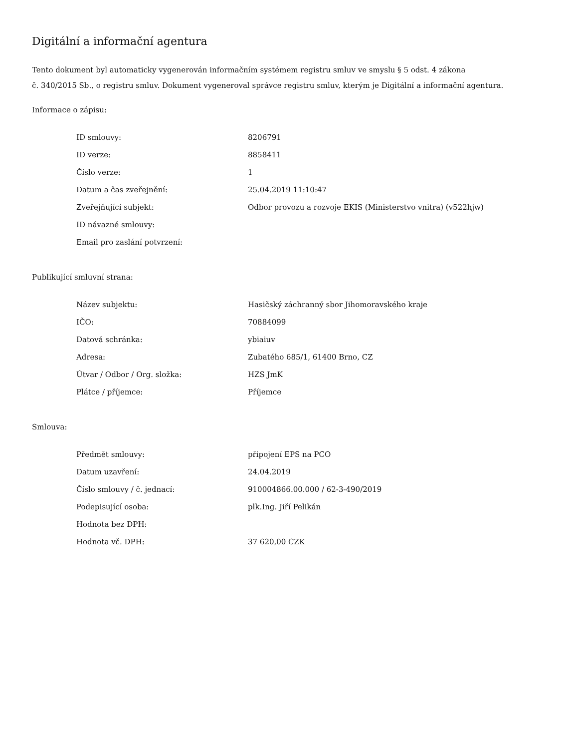Digitální a informační agentura
Tento dokument byl automaticky vygenerován informačním systémem registru smluv ve smyslu § 5 odst. 4 zákona
č. 340/2015 Sb., o registru smluv. Dokument vygeneroval správce registru smluv, kterým je Digitální a informační agentura.
Informace o zápisu:
| ID smlouvy: | 8206791 |
| ID verze: | 8858411 |
| Číslo verze: | 1 |
| Datum a čas zveřejnění: | 25.04.2019 11:10:47 |
| Zveřejňující subjekt: | Odbor provozu a rozvoje EKIS (Ministerstvo vnitra) (v522hjw) |
| ID návazné smlouvy: | |
| Email pro zaslání potvrzení: | |
Publikující smluvní strana:
| Název subjektu: | Hasičský záchranný sbor Jihomoravského kraje |
| IČO: | 70884099 |
| Datová schránka: | ybiaiuv |
| Adresa: | Zubatého 685/1, 61400 Brno, CZ |
| Útvar / Odbor / Org. složka: | HZS JmK |
| Plátce / příjemce: | Příjemce |
Smlouva:
| Předmět smlouvy: | připojení EPS na PCO |
| Datum uzavření: | 24.04.2019 |
| Číslo smlouvy / č. jednací: | 910004866.00.000 / 62-3-490/2019 |
| Podepisující osoba: | plk.Ing. Jiří Pelikán |
| Hodnota bez DPH: | |
| Hodnota vč. DPH: | 37 620,00 CZK |